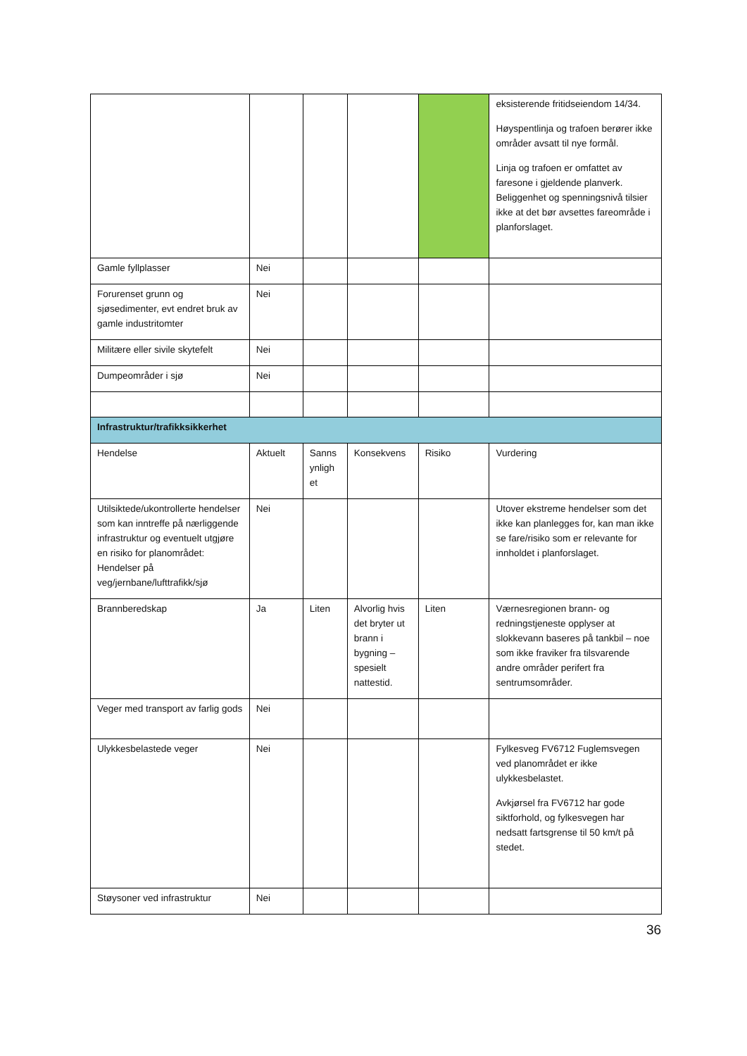| | | | | | eksisterende fritidseiendom 14/34. Høyspentlinja og trafoen berører ikke områder avsatt til nye formål. Linja og trafoen er omfattet av faresone i gjeldende planverk. Beliggenhet og spenningsnivå tilsier ikke at det bør avsettes fareområde i planforslaget. |
| Gamle fyllplasser | Nei | | | | |
| Forurenset grunn og sjøsedimenter, evt endret bruk av gamle industritomter | Nei | | | | |
| Militære eller sivile skytefelt | Nei | | | | |
| Dumpeområder i sjø | Nei | | | | |
| Infrastruktur/trafikksikkerhet | | | | | |
| Hendelse | Aktuelt | Sanns ynligh et | Konsekvens | Risiko | Vurdering |
| Utilsiktede/ukontrollerte hendelser som kan inntreffe på nærliggende infrastruktur og eventuelt utgjøre en risiko for planområdet: Hendelser på veg/jernbane/lufttrafikk/sjø | Nei | | | | Utover ekstreme hendelser som det ikke kan planlegges for, kan man ikke se fare/risiko som er relevante for innholdet i planforslaget. |
| Brannberedskap | Ja | Liten | Alvorlig hvis det bryter ut brann i bygning – spesielt nattestid. | Liten | Værnesregionen brann- og redningstjeneste opplyser at slokkevann baseres på tankbil – noe som ikke fraviker fra tilsvarende andre områder perifert fra sentrumsområder. |
| Veger med transport av farlig gods | Nei | | | | |
| Ulykkesbelastede veger | Nei | | | | Fylkesveg FV6712 Fuglemsvegen ved planområdet er ikke ulykkesbelastet. Avkjørsel fra FV6712 har gode siktforhold, og fylkesvegen har nedsatt fartsgrense til 50 km/t på stedet. |
| Støysoner ved infrastruktur | Nei | | | | |
36